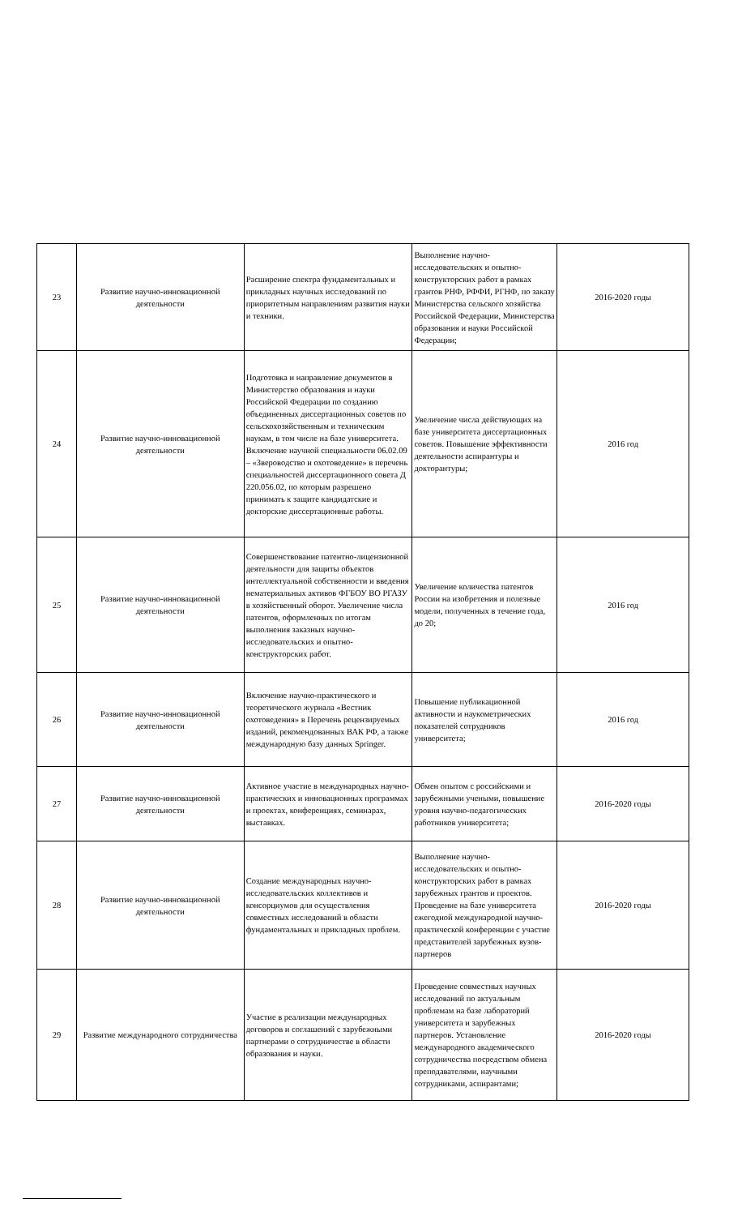| 23 | Развитие научно-инновационной деятельности | Расширение спектра фундаментальных и прикладных научных исследований по приоритетным направлениям развития науки и техники. | Выполнение научно-исследовательских и опытно-конструкторских работ в рамках грантов РНФ, РФФИ, РГНФ, по заказу Министерства сельского хозяйства Российской Федерации, Министерства образования и науки Российской Федерации; | 2016-2020 годы |
| 24 | Развитие научно-инновационной деятельности | Подготовка и направление документов в Министерство образования и науки Российской Федерации по созданию объединенных диссертационных советов по сельскохозяйственным и техническим наукам, в том числе на базе университета. Включение научной специальности 06.02.09 – «Звероводство и охотоведение» в перечень специальностей диссертационного совета Д 220.056.02, по которым разрешено принимать к защите кандидатские и докторские диссертационные работы. | Увеличение числа действующих на базе университета диссертационных советов. Повышение эффективности деятельности аспирантуры и докторантуры; | 2016 год |
| 25 | Развитие научно-инновационной деятельности | Совершенствование патентно-лицензионной деятельности для защиты объектов интеллектуальной собственности и введения нематериальных активов ФГБОУ ВО РГАЗУ в хозяйственный оборот. Увеличение числа патентов, оформленных по итогам выполнения заказных научно-исследовательских и опытно-конструкторских работ. | Увеличение количества патентов России на изобретения и полезные модели, полученных в течение года, до 20; | 2016 год |
| 26 | Развитие научно-инновационной деятельности | Включение научно-практического и теоретического журнала «Вестник охотоведения» в Перечень рецензируемых изданий, рекомендованных ВАК РФ, а также международную базу данных Springer. | Повышение публикационной активности и наукометрических показателей сотрудников университета; | 2016 год |
| 27 | Развитие научно-инновационной деятельности | Активное участие в международных научно-практических и инновационных программах и проектах, конференциях, семинарах, выставках. | Обмен опытом с российскими и зарубежными учеными, повышение уровня научно-педагогических работников университета; | 2016-2020 годы |
| 28 | Развитие научно-инновационной деятельности | Создание международных научно-исследовательских коллективов и консорциумов для осуществления совместных исследований в области фундаментальных и прикладных проблем. | Выполнение научно-исследовательских и опытно-конструкторских работ в рамках зарубежных грантов и проектов. Проведение на базе университета ежегодной международной научно-практической конференции с участие представителей зарубежных вузов-партнеров | 2016-2020 годы |
| 29 | Развитие международного сотрудничества | Участие в реализации международных договоров и соглашений с зарубежными партнерами о сотрудничестве в области образования и науки. | Проведение совместных научных исследований по актуальным проблемам на базе лабораторий университета и зарубежных партнеров. Установление международного академического сотрудничества посредством обмена преподавателями, научными сотрудниками, аспирантами; | 2016-2020 годы |